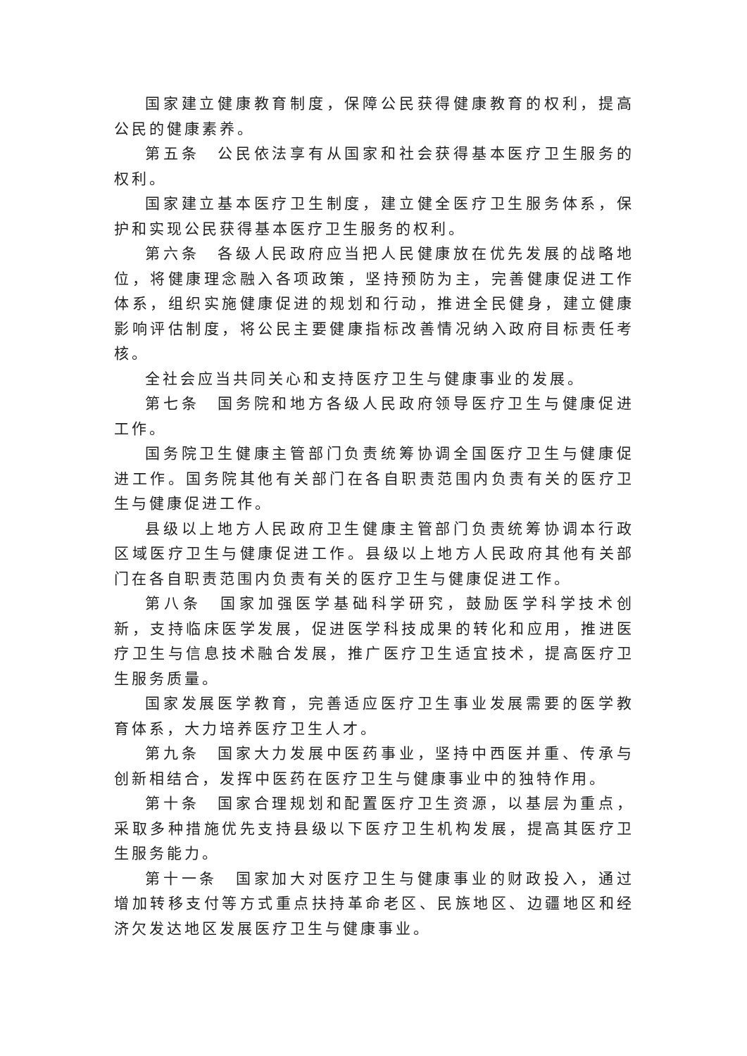国家建立健康教育制度，保障公民获得健康教育的权利，提高公民的健康素养。
第五条　公民依法享有从国家和社会获得基本医疗卫生服务的权利。
国家建立基本医疗卫生制度，建立健全医疗卫生服务体系，保护和实现公民获得基本医疗卫生服务的权利。
第六条　各级人民政府应当把人民健康放在优先发展的战略地位，将健康理念融入各项政策，坚持预防为主，完善健康促进工作体系，组织实施健康促进的规划和行动，推进全民健身，建立健康影响评估制度，将公民主要健康指标改善情况纳入政府目标责任考核。
全社会应当共同关心和支持医疗卫生与健康事业的发展。
第七条　国务院和地方各级人民政府领导医疗卫生与健康促进工作。
国务院卫生健康主管部门负责统筹协调全国医疗卫生与健康促进工作。国务院其他有关部门在各自职责范围内负责有关的医疗卫生与健康促进工作。
县级以上地方人民政府卫生健康主管部门负责统筹协调本行政区域医疗卫生与健康促进工作。县级以上地方人民政府其他有关部门在各自职责范围内负责有关的医疗卫生与健康促进工作。
第八条　国家加强医学基础科学研究，鼓励医学科学技术创新，支持临床医学发展，促进医学科技成果的转化和应用，推进医疗卫生与信息技术融合发展，推广医疗卫生适宜技术，提高医疗卫生服务质量。
国家发展医学教育，完善适应医疗卫生事业发展需要的医学教育体系，大力培养医疗卫生人才。
第九条　国家大力发展中医药事业，坚持中西医并重、传承与创新相结合，发挥中医药在医疗卫生与健康事业中的独特作用。
第十条　国家合理规划和配置医疗卫生资源，以基层为重点，采取多种措施优先支持县级以下医疗卫生机构发展，提高其医疗卫生服务能力。
第十一条　国家加大对医疗卫生与健康事业的财政投入，通过增加转移支付等方式重点扶持革命老区、民族地区、边疆地区和经济欠发达地区发展医疗卫生与健康事业。